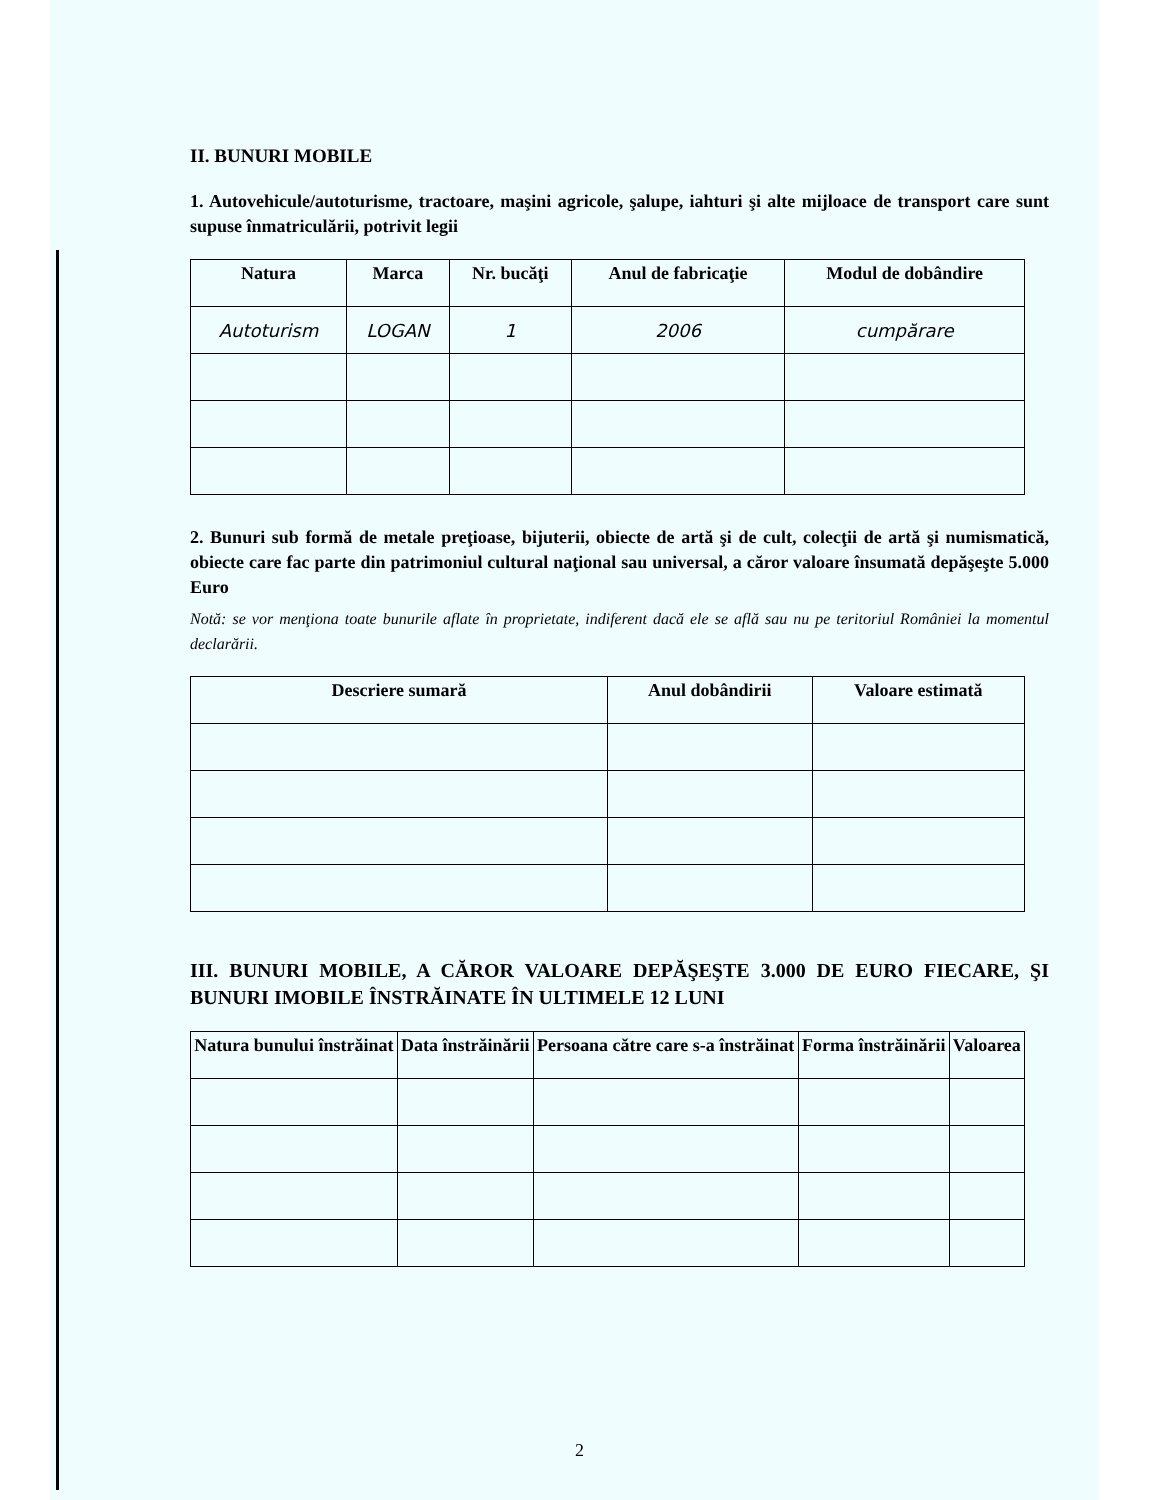II. BUNURI MOBILE
1. Autovehicule/autoturisme, tractoare, maşini agricole, şalupe, iahturi şi alte mijloace de transport care sunt supuse înmatriculării, potrivit legii
| Natura | Marca | Nr. bucăţi | Anul de fabricaţie | Modul de dobândire |
| --- | --- | --- | --- | --- |
| Autoturism | LOGAN | 1 | 2006 | cumpărare |
2. Bunuri sub formă de metale preţioase, bijuterii, obiecte de artă şi de cult, colecţii de artă şi numismatică, obiecte care fac parte din patrimoniul cultural naţional sau universal, a căror valoare însumată depăşeşte 5.000 Euro
Notă: se vor menţiona toate bunurile aflate în proprietate, indiferent dacă ele se află sau nu pe teritoriul României la momentul declarării.
| Descriere sumară | Anul dobândirii | Valoare estimată |
| --- | --- | --- |
III. BUNURI MOBILE, A CĂROR VALOARE DEPĂŞEŞTE 3.000 DE EURO FIECARE, ŞI BUNURI IMOBILE ÎNSTRĂINATE ÎN ULTIMELE 12 LUNI
| Natura bunului înstrăinat | Data înstrăinării | Persoana către care s-a înstrăinat | Forma înstrăinării | Valoarea |
| --- | --- | --- | --- | --- |
2